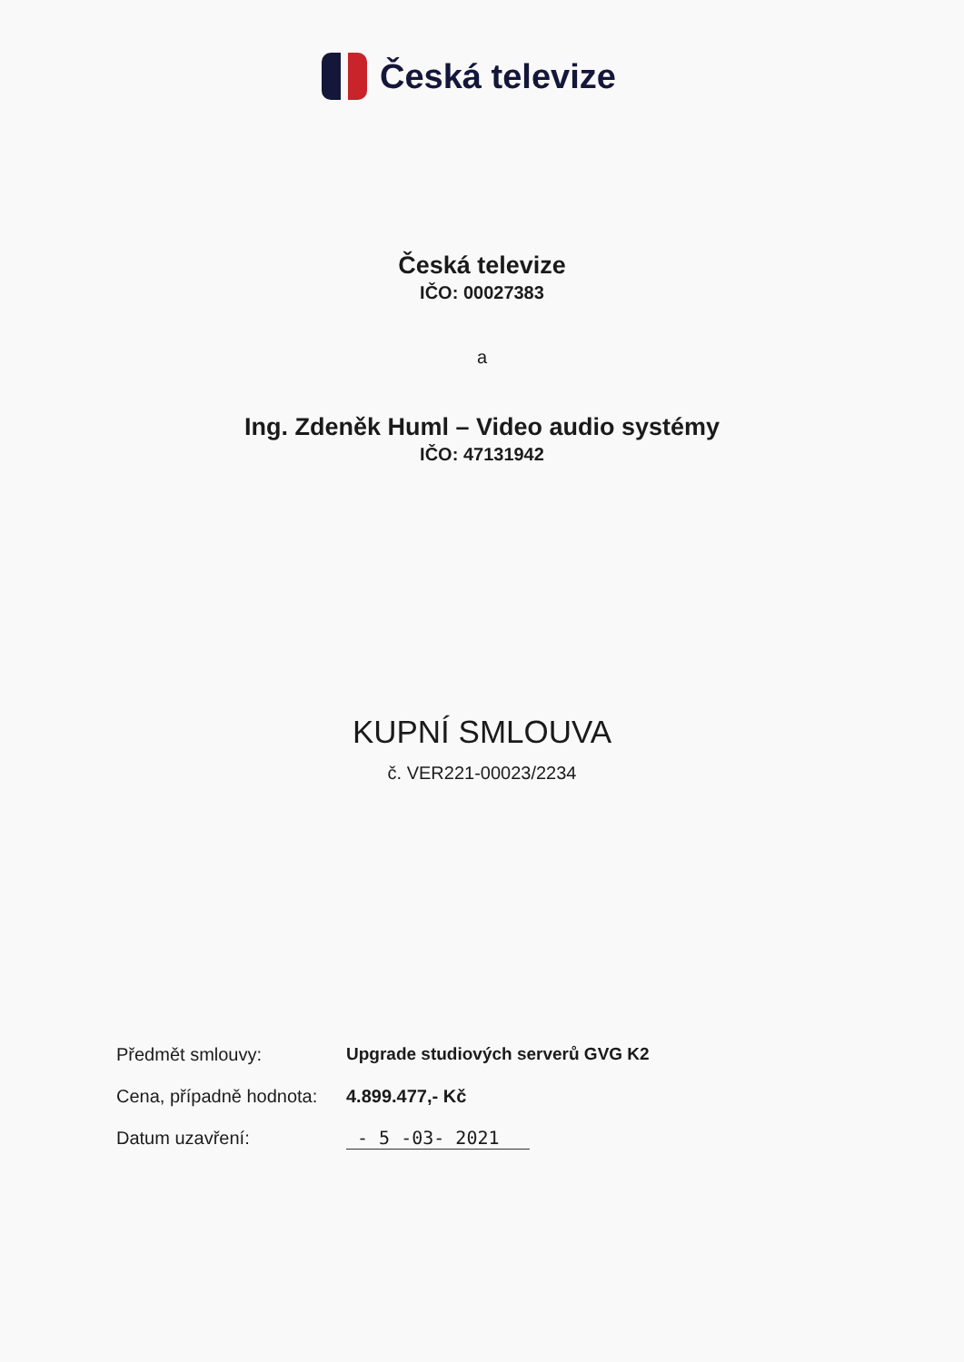Česká televize
Česká televize
IČO: 00027383
a
Ing. Zdeněk Huml – Video audio systémy
IČO: 47131942
KUPNÍ SMLOUVA
č. VER221-00023/2234
Předmět smlouvy:
Upgrade studiových serverů GVG K2
Cena, případně hodnota:
4.899.477,- Kč
Datum uzavření: - 5 -03- 2021